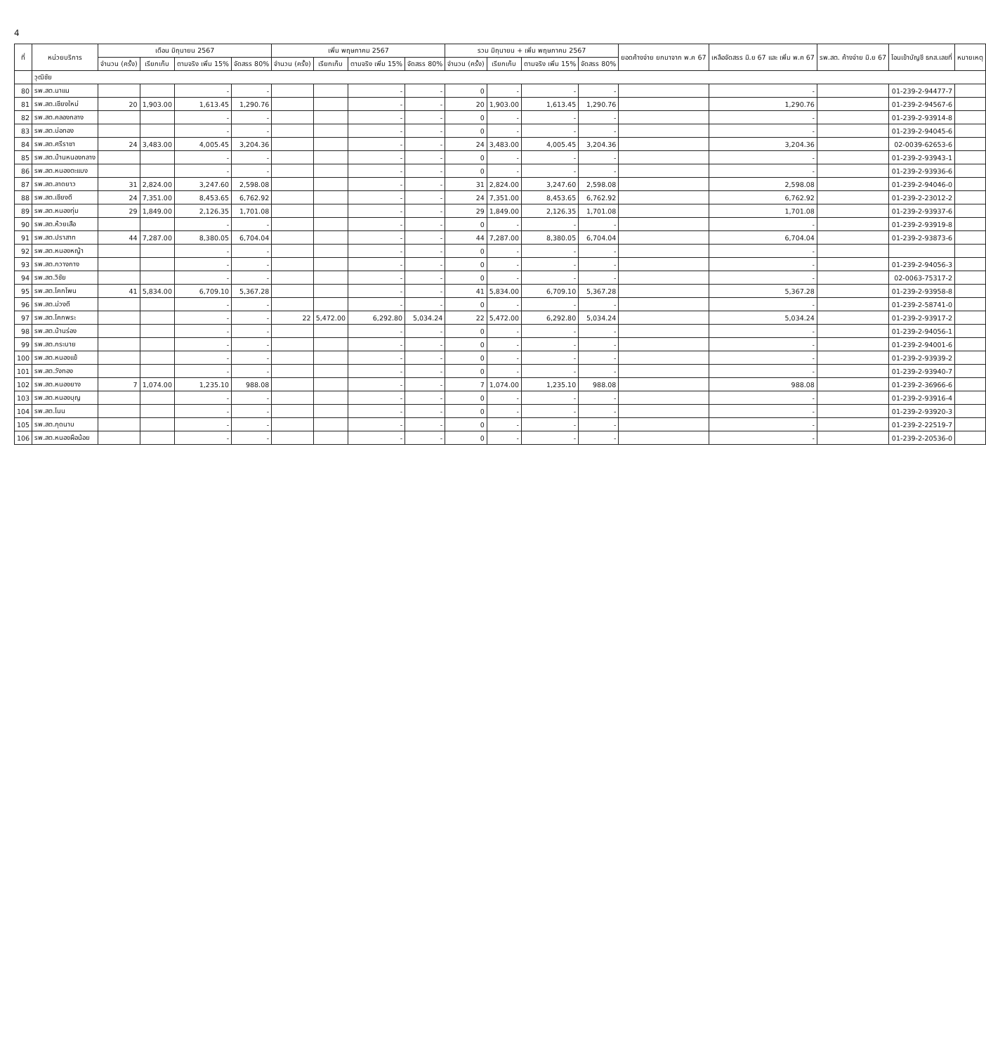4
| ที่ | หน่วยบริการ | เดือน มิถุนายน 2567 | | | | เพิ่ม พฤษภาคม 2567 | | | | รวม มิถุนายน + เพิ่ม พฤษภาคม 2567 | | | | ยอดค้างจ่าย ยกมาจาก พ.ค 67 | เหลือจัดสรร มิ.ย 67 และ เพิ่ม พ.ค 67 | รพ.สต. ค้างจ่าย มิ.ย 67 | โอนเข้าบัญชี ธกส.เลขที่ | หมายเหตุ |
| --- | --- | --- | --- | --- | --- | --- | --- | --- | --- | --- | --- | --- | --- | --- | --- | --- | --- | --- |
| | | จำนวน (ครั้ง) | เรียกเก็บ | ตามจริง เพิ่ม 15% | จัดสรร 80% | จำนวน (ครั้ง) | เรียกเก็บ | ตามจริง เพิ่ม 15% | จัดสรร 80% | จำนวน (ครั้ง) | เรียกเก็บ | ตามจริง เพิ่ม 15% | จัดสรร 80% | | | | | |
| | วุฒิชัย | | | | | | | | | | | | | | | | | |
| 80 | รพ.สต.นาแน | | | - | - | | | - | - | 0 | - | - | - | | - | | 01-239-2-94477-7 | |
| 81 | รพ.สต.เชียงใหม่ | 20 | 1,903.00 | 1,613.45 | 1,290.76 | | | - | - | 20 | 1,903.00 | 1,613.45 | 1,290.76 | | 1,290.76 | | 01-239-2-94567-6 | |
| 82 | รพ.สต.คลองกลาง | | | - | - | | | - | - | 0 | - | - | - | | - | | 01-239-2-93914-8 | |
| 83 | รพ.สต.บ่อทอง | | | - | - | | | - | - | 0 | - | - | - | | - | | 01-239-2-94045-6 | |
| 84 | รพ.สต.ศรีราชา | 24 | 3,483.00 | 4,005.45 | 3,204.36 | | | - | - | 24 | 3,483.00 | 4,005.45 | 3,204.36 | | 3,204.36 | | 02-0039-62653-6 | |
| 85 | รพ.สต.บ้านหนองกลาง | | | - | - | | | - | - | 0 | - | - | - | | - | | 01-239-2-93943-1 | |
| 86 | รพ.สต.หนองตะแบง | | | - | - | | | - | - | 0 | - | - | - | | - | | 01-239-2-93936-6 | |
| 87 | รพ.สต.ลาดยาว | 31 | 2,824.00 | 3,247.60 | 2,598.08 | | | - | - | 31 | 2,824.00 | 3,247.60 | 2,598.08 | | 2,598.08 | | 01-239-2-94046-0 | |
| 88 | รพ.สต.เชียงดี | 24 | 7,351.00 | 8,453.65 | 6,762.92 | | | - | - | 24 | 7,351.00 | 8,453.65 | 6,762.92 | | 6,762.92 | | 01-239-2-23012-2 | |
| 89 | รพ.สต.หนองทุ่ม | 29 | 1,849.00 | 2,126.35 | 1,701.08 | | | - | - | 29 | 1,849.00 | 2,126.35 | 1,701.08 | | 1,701.08 | | 01-239-2-93937-6 | |
| 90 | รพ.สต.ห้วยเสือ | | | - | - | | | - | - | 0 | - | - | - | | - | | 01-239-2-93919-8 | |
| 91 | รพ.สต.ปราสาท | 44 | 7,287.00 | 8,380.05 | 6,704.04 | | | - | - | 44 | 7,287.00 | 8,380.05 | 6,704.04 | | 6,704.04 | | 01-239-2-93873-6 | |
| 92 | รพ.สต.หนองหญ้า | | | - | - | | | - | - | 0 | - | - | - | | - | | | |
| 93 | รพ.สต.กวางกาง | | | - | - | | | - | - | 0 | - | - | - | | - | | 01-239-2-94056-3 | |
| 94 | รพ.สต.วิชัย | | | - | - | | | - | - | 0 | - | - | - | | - | | 02-0063-75317-2 | |
| 95 | รพ.สต.โคกโพน | 41 | 5,834.00 | 6,709.10 | 5,367.28 | | | - | - | 41 | 5,834.00 | 6,709.10 | 5,367.28 | | 5,367.28 | | 01-239-2-93958-8 | |
| 96 | รพ.สต.ม่วงดี | | | - | - | | | - | - | 0 | - | - | - | | - | | 01-239-2-58741-0 | |
| 97 | รพ.สต.โคกพระ | | | - | - | 22 | 5,472.00 | 6,292.80 | 5,034.24 | 22 | 5,472.00 | 6,292.80 | 5,034.24 | | 5,034.24 | | 01-239-2-93917-2 | |
| 98 | รพ.สต.บ้านร่อง | | | - | - | | | - | - | 0 | - | - | - | | - | | 01-239-2-94056-1 | |
| 99 | รพ.สต.กระบาย | | | - | - | | | - | - | 0 | - | - | - | | - | | 01-239-2-94001-6 | |
| 100 | รพ.สต.หนองแข้ | | | - | - | | | - | - | 0 | - | - | - | | - | | 01-239-2-93939-2 | |
| 101 | รพ.สต.วังทอง | | | - | - | | | - | - | 0 | - | - | - | | - | | 01-239-2-93940-7 | |
| 102 | รพ.สต.หนองยาง | 7 | 1,074.00 | 1,235.10 | 988.08 | | | - | - | 7 | 1,074.00 | 1,235.10 | 988.08 | | 988.08 | | 01-239-2-36966-6 | |
| 103 | รพ.สต.หนองบุญ | | | - | - | | | - | - | 0 | - | - | - | | - | | 01-239-2-93916-4 | |
| 104 | รพ.สต.โนน | | | - | - | | | - | - | 0 | - | - | - | | - | | 01-239-2-93920-3 | |
| 105 | รพ.สต.กุดนาบ | | | - | - | | | - | - | 0 | - | - | - | | - | | 01-239-2-22519-7 | |
| 106 | รพ.สต.หนองผือน้อย | | | - | - | | | - | - | 0 | - | - | - | | - | | 01-239-2-20536-0 | |